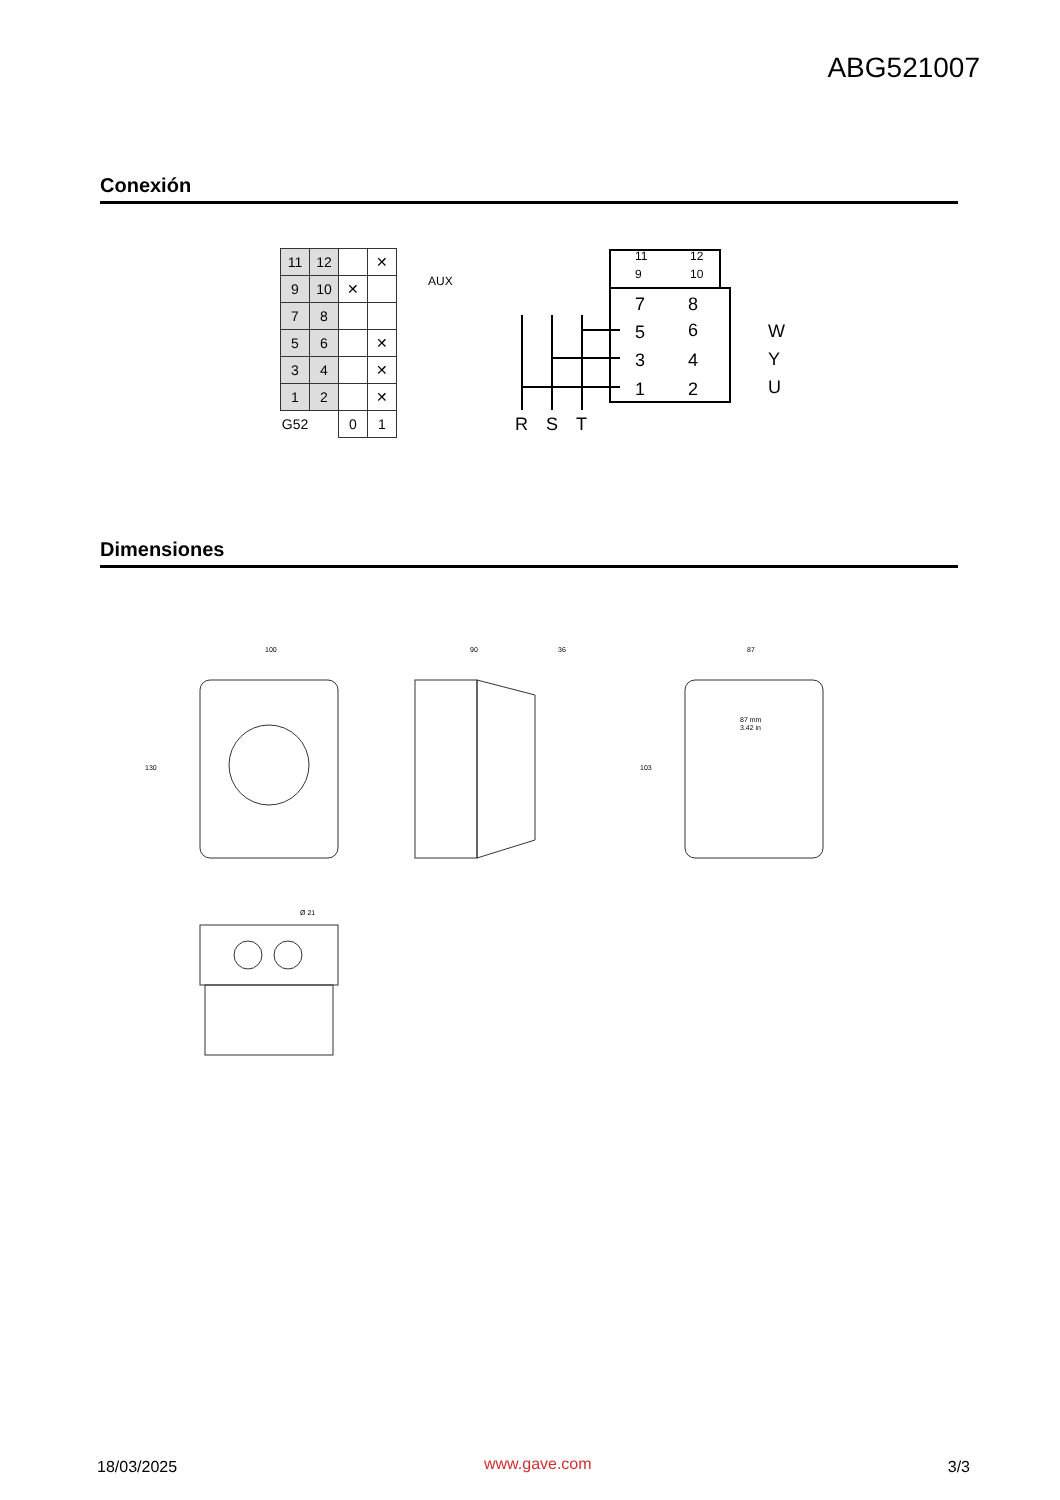ABG521007
Conexión
| 11 | 12 | | ✕ |
| 9 | 10 | ✕ | |
| 7 | 8 | | |
| 5 | 6 | | ✕ |
| 3 | 4 | | ✕ |
| 1 | 2 | | ✕ |
| G52 | | 0 | 1 |
AUX
11
12
9
10
7
8
5
6
3
4
1
2
W
Y
U
R
S
T
Dimensiones
100
130
90
36
87
87 mm
3.42 in
103
Ø 21
18/03/2025 www.gave.com 3/3